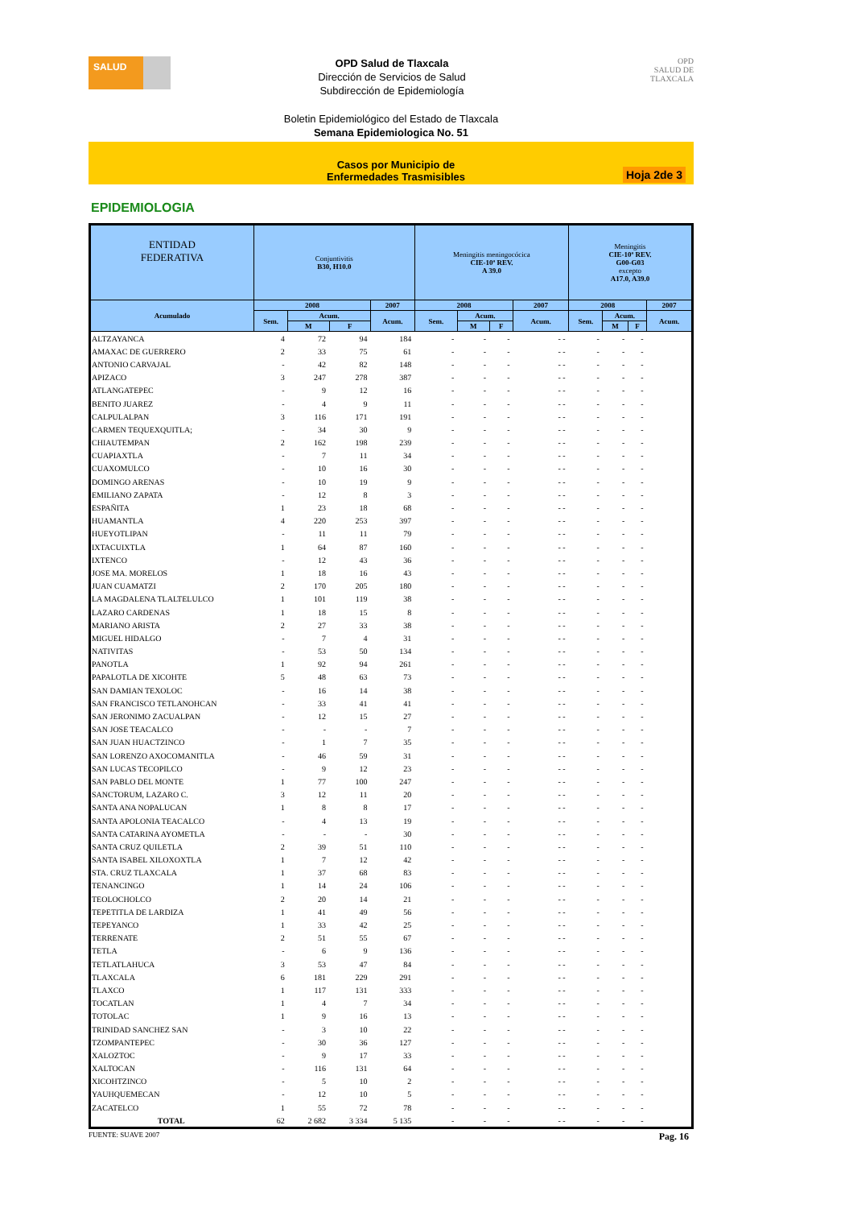SALUD
OPD Salud de Tlaxcala
Dirección de Servicios de Salud
Subdirección de Epidemiología
OPD
SALUD DE TLAXCALA
Boletin Epidemiológico del Estado de Tlaxcala
Semana Epidemiologica No. 51
Casos por Municipio de
Enfermedades Trasmisibles
Hoja 2de 3
EPIDEMIOLOGIA
| ENTIDAD FEDERATIVA | Conjuntivitis B30, H10.0 | | | | Meningitis meningocócica CIE-10ª REV. A 39.0 | | | | Meningitis CIE-10ª REV. G00-G03 excepto A17.0, A39.0 | | | |
| --- | --- | --- | --- | --- | --- | --- | --- | --- | --- | --- | --- | --- |
| Acumulado | 2008 | | | 2007 | 2008 | | | 2007 | 2008 | | | 2007 |
| | Sem. | Acum. | | Acum. | Sem. | Acum. | | Acum. | Sem. | Acum. | | Acum. |
| | | M | F | | | M | F | | | M | F | |
| ALTZAYANCA | 4 | 72 | 94 | 184 | - | - | - | - - | - | - | - | |
| AMAXAC DE GUERRERO | 2 | 33 | 75 | 61 | - | - | - | - - | - | - | - | |
| ANTONIO CARVAJAL | - | 42 | 82 | 148 | - | - | - | - - | - | - | - | |
| APIZACO | 3 | 247 | 278 | 387 | - | - | - | - - | - | - | - | |
| ATLANGATEPEC | - | 9 | 12 | 16 | - | - | - | - - | - | - | - | |
| BENITO JUAREZ | - | 4 | 9 | 11 | - | - | - | - - | - | - | - | |
| CALPULALPAN | 3 | 116 | 171 | 191 | - | - | - | - - | - | - | - | |
| CARMEN TEQUEXQUITLA; | - | 34 | 30 | 9 | - | - | - | - - | - | - | - | |
| CHIAUTEMPAN | 2 | 162 | 198 | 239 | - | - | - | - - | - | - | - | |
| CUAPIAXTLA | - | 7 | 11 | 34 | - | - | - | - - | - | - | - | |
| CUAXOMULCO | - | 10 | 16 | 30 | - | - | - | - - | - | - | - | |
| DOMINGO ARENAS | - | 10 | 19 | 9 | - | - | - | - - | - | - | - | |
| EMILIANO ZAPATA | - | 12 | 8 | 3 | - | - | - | - - | - | - | - | |
| ESPAÑITA | 1 | 23 | 18 | 68 | - | - | - | - - | - | - | - | |
| HUAMANTLA | 4 | 220 | 253 | 397 | - | - | - | - - | - | - | - | |
| HUEYOTLIPAN | - | 11 | 11 | 79 | - | - | - | - - | - | - | - | |
| IXTACUIXTLA | 1 | 64 | 87 | 160 | - | - | - | - - | - | - | - | |
| IXTENCO | - | 12 | 43 | 36 | - | - | - | - - | - | - | - | |
| JOSE MA. MORELOS | 1 | 18 | 16 | 43 | - | - | - | - - | - | - | - | |
| JUAN CUAMATZI | 2 | 170 | 205 | 180 | - | - | - | - - | - | - | - | |
| LA MAGDALENA TLALTELULCO | 1 | 101 | 119 | 38 | - | - | - | - - | - | - | - | |
| LAZARO CARDENAS | 1 | 18 | 15 | 8 | - | - | - | - - | - | - | - | |
| MARIANO ARISTA | 2 | 27 | 33 | 38 | - | - | - | - - | - | - | - | |
| MIGUEL HIDALGO | - | 7 | 4 | 31 | - | - | - | - - | - | - | - | |
| NATIVITAS | - | 53 | 50 | 134 | - | - | - | - - | - | - | - | |
| PANOTLA | 1 | 92 | 94 | 261 | - | - | - | - - | - | - | - | |
| PAPALOTLA DE XICOHTE | 5 | 48 | 63 | 73 | - | - | - | - - | - | - | - | |
| SAN DAMIAN TEXOLOC | - | 16 | 14 | 38 | - | - | - | - - | - | - | - | |
| SAN FRANCISCO TETLANOHCAN | - | 33 | 41 | 41 | - | - | - | - - | - | - | - | |
| SAN JERONIMO ZACUALPAN | - | 12 | 15 | 27 | - | - | - | - - | - | - | - | |
| SAN JOSE TEACALCO | - | - | - | 7 | - | - | - | - - | - | - | - | |
| SAN JUAN HUACTZINCO | - | 1 | 7 | 35 | - | - | - | - - | - | - | - | |
| SAN LORENZO AXOCOMANITLA | - | 46 | 59 | 31 | - | - | - | - - | - | - | - | |
| SAN LUCAS TECOPILCO | - | 9 | 12 | 23 | - | - | - | - - | - | - | - | |
| SAN PABLO DEL MONTE | 1 | 77 | 100 | 247 | - | - | - | - - | - | - | - | |
| SANCTORUM, LAZARO C. | 3 | 12 | 11 | 20 | - | - | - | - - | - | - | - | |
| SANTA ANA NOPALUCAN | 1 | 8 | 8 | 17 | - | - | - | - - | - | - | - | |
| SANTA APOLONIA TEACALCO | - | 4 | 13 | 19 | - | - | - | - - | - | - | - | |
| SANTA CATARINA AYOMETLA | - | - | - | 30 | - | - | - | - - | - | - | - | |
| SANTA CRUZ QUILETLA | 2 | 39 | 51 | 110 | - | - | - | - - | - | - | - | |
| SANTA ISABEL XILOXOXTLA | 1 | 7 | 12 | 42 | - | - | - | - - | - | - | - | |
| STA. CRUZ TLAXCALA | 1 | 37 | 68 | 83 | - | - | - | - - | - | - | - | |
| TENANCINGO | 1 | 14 | 24 | 106 | - | - | - | - - | - | - | - | |
| TEOLOCHOLCO | 2 | 20 | 14 | 21 | - | - | - | - - | - | - | - | |
| TEPETITLA DE LARDIZA | 1 | 41 | 49 | 56 | - | - | - | - - | - | - | - | |
| TEPEYANCO | 1 | 33 | 42 | 25 | - | - | - | - - | - | - | - | |
| TERRENATE | 2 | 51 | 55 | 67 | - | - | - | - - | - | - | - | |
| TETLA | - | 6 | 9 | 136 | - | - | - | - - | - | - | - | |
| TETLATLAHUCA | 3 | 53 | 47 | 84 | - | - | - | - - | - | - | - | |
| TLAXCALA | 6 | 181 | 229 | 291 | - | - | - | - - | - | - | - | |
| TLAXCO | 1 | 117 | 131 | 333 | - | - | - | - - | - | - | - | |
| TOCATLAN | 1 | 4 | 7 | 34 | - | - | - | - - | - | - | - | |
| TOTOLAC | 1 | 9 | 16 | 13 | - | - | - | - - | - | - | - | |
| TRINIDAD SANCHEZ SAN | - | 3 | 10 | 22 | - | - | - | - - | - | - | - | |
| TZOMPANTEPEC | - | 30 | 36 | 127 | - | - | - | - - | - | - | - | |
| XALOZTOC | - | 9 | 17 | 33 | - | - | - | - - | - | - | - | |
| XALTOCAN | - | 116 | 131 | 64 | - | - | - | - - | - | - | - | |
| XICOHTZINCO | - | 5 | 10 | 2 | - | - | - | - - | - | - | - | |
| YAUHQUEMECAN | - | 12 | 10 | 5 | - | - | - | - - | - | - | - | |
| ZACATELCO | 1 | 55 | 72 | 78 | - | - | - | - - | - | - | - | |
| TOTAL | 62 | 2 682 | 3 334 | 5 135 | - | - | - | - - | - | - | - | |
FUENTE: SUAVE 2007 Pag. 16